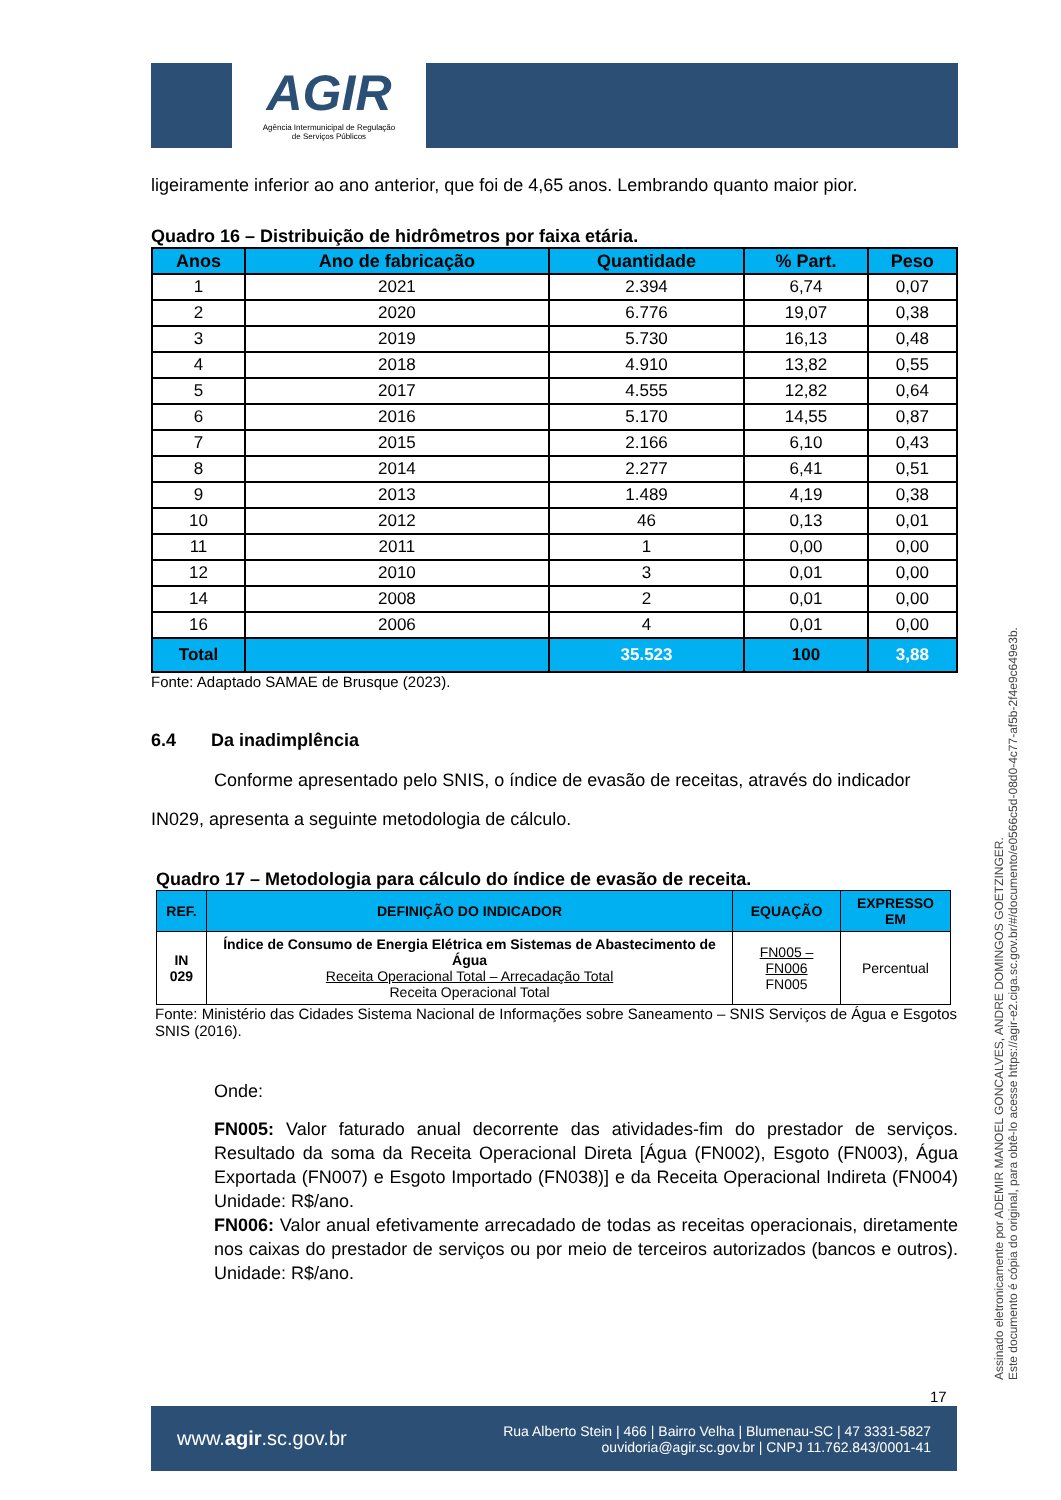AGIR
Agência Intermunicipal de Regulação
de Serviços Públicos
ligeiramente inferior ao ano anterior, que foi de 4,65 anos. Lembrando quanto maior pior.
Quadro 16 – Distribuição de hidrômetros por faixa etária.
| Anos | Ano de fabricação | Quantidade | % Part. | Peso |
| --- | --- | --- | --- | --- |
| 1 | 2021 | 2.394 | 6,74 | 0,07 |
| 2 | 2020 | 6.776 | 19,07 | 0,38 |
| 3 | 2019 | 5.730 | 16,13 | 0,48 |
| 4 | 2018 | 4.910 | 13,82 | 0,55 |
| 5 | 2017 | 4.555 | 12,82 | 0,64 |
| 6 | 2016 | 5.170 | 14,55 | 0,87 |
| 7 | 2015 | 2.166 | 6,10 | 0,43 |
| 8 | 2014 | 2.277 | 6,41 | 0,51 |
| 9 | 2013 | 1.489 | 4,19 | 0,38 |
| 10 | 2012 | 46 | 0,13 | 0,01 |
| 11 | 2011 | 1 | 0,00 | 0,00 |
| 12 | 2010 | 3 | 0,01 | 0,00 |
| 14 | 2008 | 2 | 0,01 | 0,00 |
| 16 | 2006 | 4 | 0,01 | 0,00 |
| Total | | 35.523 | 100 | 3,88 |
Fonte: Adaptado SAMAE de Brusque (2023).
6.4 Da inadimplência
Conforme apresentado pelo SNIS, o índice de evasão de receitas, através do indicador IN029, apresenta a seguinte metodologia de cálculo.
Quadro 17 – Metodologia para cálculo do índice de evasão de receita.
| REF. | DEFINIÇÃO DO INDICADOR | EQUAÇÃO | EXPRESSO EM |
| --- | --- | --- | --- |
| IN 029 | Índice de Consumo de Energia Elétrica em Sistemas de Abastecimento de Água Receita Operacional Total – Arrecadação Total Receita Operacional Total | FN005 – FN006 FN005 | Percentual |
Fonte: Ministério das Cidades Sistema Nacional de Informações sobre Saneamento – SNIS Serviços de Água e Esgotos SNIS (2016).
Onde:
FN005: Valor faturado anual decorrente das atividades-fim do prestador de serviços. Resultado da soma da Receita Operacional Direta [Água (FN002), Esgoto (FN003), Água Exportada (FN007) e Esgoto Importado (FN038)] e da Receita Operacional Indireta (FN004) Unidade: R$/ano.
FN006: Valor anual efetivamente arrecadado de todas as receitas operacionais, diretamente nos caixas do prestador de serviços ou por meio de terceiros autorizados (bancos e outros). Unidade: R$/ano.
Assinado eletronicamente por ADEMIR MANOEL GONCALVES, ANDRE DOMINGOS GOETZINGER.
Este documento é cópia do original, para obtê-lo acesse https://agir-e2.ciga.sc.gov.br/#/documento/e0566c5d-08d0-4c77-af5b-2f4e9c649e3b.
17
www.agir.sc.gov.br Rua Alberto Stein | 466 | Bairro Velha | Blumenau-SC | 47 3331-5827
ouvidoria@agir.sc.gov.br | CNPJ 11.762.843/0001-41